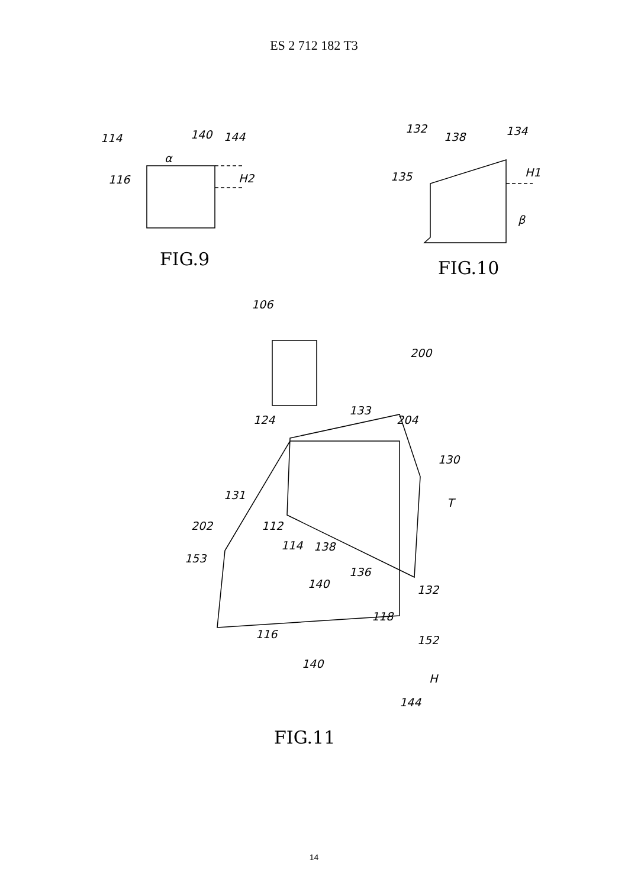ES 2 712 182 T3
114 140 144
α
116 H2
FIG.9
132
138 134
135 H1
β
FIG.10
106
200
133
124 204
130
131
T
202 112
114 138
153
136
140 132
118
116 152
140
H
144
FIG.11
14